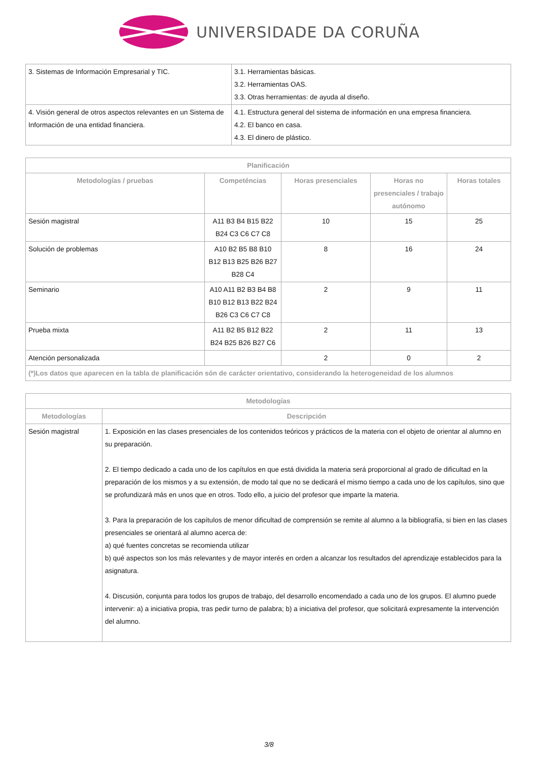UNIVERSIDADE DA CORUÑA
| 3. Sistemas de Información Empresarial y TIC. | 3.1. Herramientas básicas. 3.2. Herramientas OAS. 3.3. Otras herramientas: de ayuda al diseño. |
| 4. Visión general de otros aspectos relevantes en un Sistema de Información de una entidad financiera. | 4.1. Estructura general del sistema de información en una empresa financiera. 4.2. El banco en casa. 4.3. El dinero de plástico. |
| Planificación | | | | |
| --- | --- | --- | --- | --- |
| Metodologías / pruebas | Competéncias | Horas presenciales | Horas no presenciales / trabajo autónomo | Horas totales |
| Sesión magistral | A11 B3 B4 B15 B22 B24 C3 C6 C7 C8 | 10 | 15 | 25 |
| Solución de problemas | A10 B2 B5 B8 B10 B12 B13 B25 B26 B27 B28 C4 | 8 | 16 | 24 |
| Seminario | A10 A11 B2 B3 B4 B8 B10 B12 B13 B22 B24 B26 C3 C6 C7 C8 | 2 | 9 | 11 |
| Prueba mixta | A11 B2 B5 B12 B22 B24 B25 B26 B27 C6 | 2 | 11 | 13 |
| Atención personalizada | | 2 | 0 | 2 |
| (*)Los datos que aparecen en la tabla de planificación són de carácter orientativo, considerando la heterogeneidad de los alumnos | | | | |
| Metodologías | |
| --- | --- |
| Metodologías | Descripción |
| Sesión magistral | 1. Exposición en las clases presenciales de los contenidos teóricos y prácticos de la materia con el objeto de orientar al alumno en su preparación. 2. El tiempo dedicado a cada uno de los capítulos en que está dividida la materia será proporcional al grado de dificultad en la preparación de los mismos y a su extensión, de modo tal que no se dedicará el mismo tiempo a cada uno de los capítulos, sino que se profundizará más en unos que en otros. Todo ello, a juicio del profesor que imparte la materia. 3. Para la preparación de los capítulos de menor dificultad de comprensión se remite al alumno a la bibliografía, si bien en las clases presenciales se orientará al alumno acerca de: a) qué fuentes concretas se recomienda utilizar b) qué aspectos son los más relevantes y de mayor interés en orden a alcanzar los resultados del aprendizaje establecidos para la asignatura. 4. Discusión, conjunta para todos los grupos de trabajo, del desarrollo encomendado a cada uno de los grupos. El alumno puede intervenir: a) a iniciativa propia, tras pedir turno de palabra; b) a iniciativa del profesor, que solicitará expresamente la intervención del alumno. |
3/8